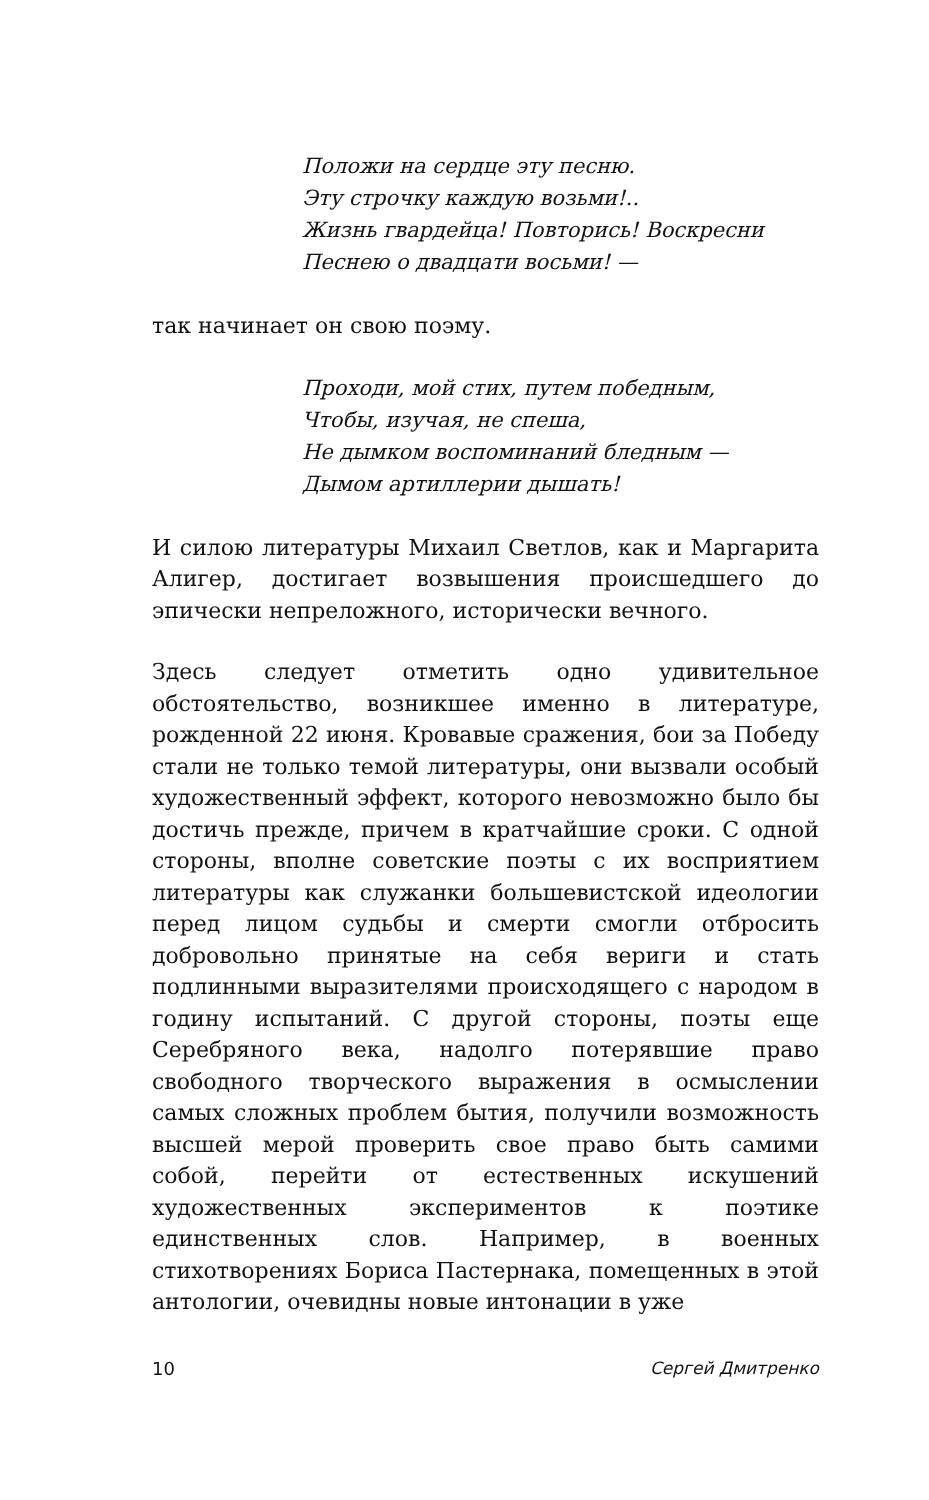Положи на сердце эту песню.
Эту строчку каждую возьми!..
Жизнь гвардейца! Повторись! Воскресни
Песнею о двадцати восьми! —
так начинает он свою поэму.
Проходи, мой стих, путем победным,
Чтобы, изучая, не спеша,
Не дымком воспоминаний бледным —
Дымом артиллерии дышать!
И силою литературы Михаил Светлов, как и Маргарита Алигер, достигает возвышения происшедшего до эпически непреложного, исторически вечного.
Здесь следует отметить одно удивительное обстоятельство, возникшее именно в литературе, рожденной 22 июня. Кровавые сражения, бои за Победу стали не только темой литературы, они вызвали особый художественный эффект, которого невозможно было бы достичь прежде, причем в кратчайшие сроки. С одной стороны, вполне советские поэты с их восприятием литературы как служанки большевистской идеологии перед лицом судьбы и смерти смогли отбросить добровольно принятые на себя вериги и стать подлинными выразителями происходящего с народом в годину испытаний. С другой стороны, поэты еще Серебряного века, надолго потерявшие право свободного творческого выражения в осмыслении самых сложных проблем бытия, получили возможность высшей мерой проверить свое право быть самими собой, перейти от естественных искушений художественных экспериментов к поэтике единственных слов. Например, в военных стихотворениях Бориса Пастернака, помещенных в этой антологии, очевидны новые интонации в уже
10 Сергей Дмитренко